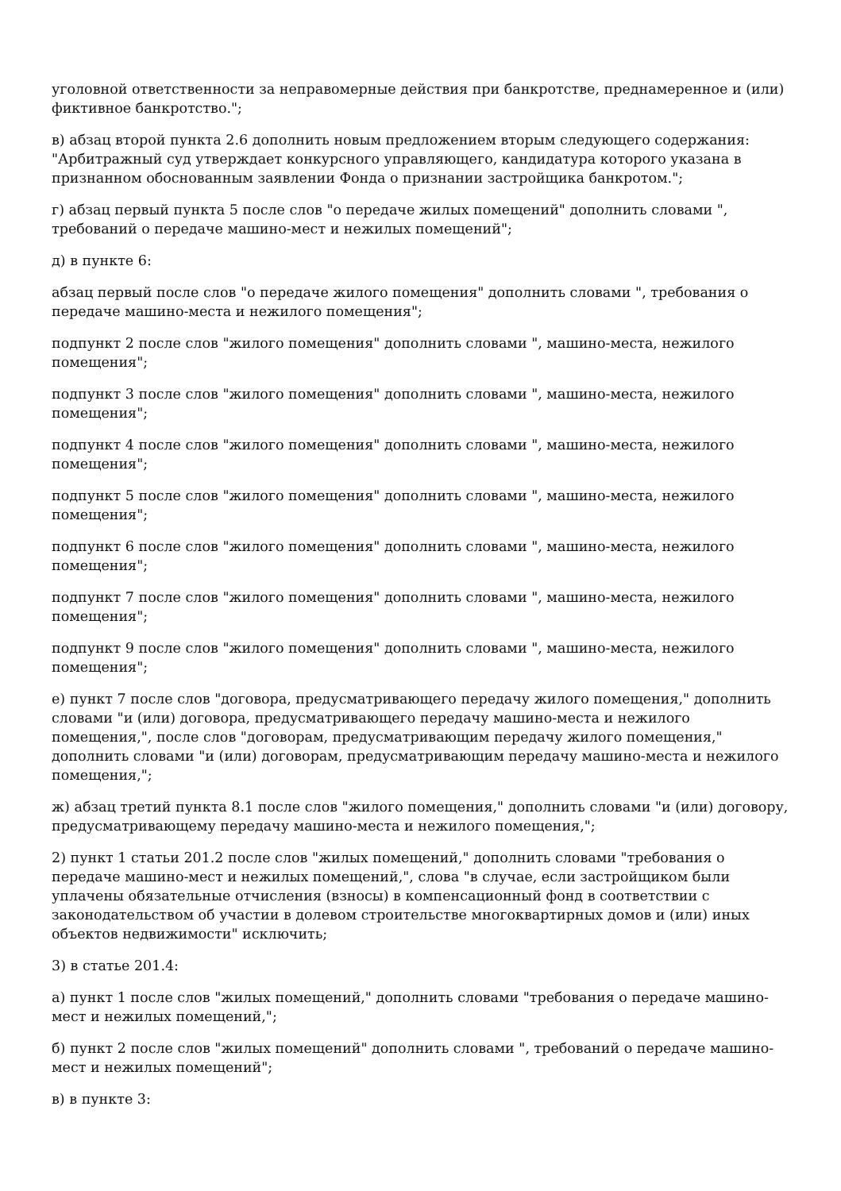уголовной ответственности за неправомерные действия при банкротстве, преднамеренное и (или) фиктивное банкротство.";
в) абзац второй пункта 2.6 дополнить новым предложением вторым следующего содержания: "Арбитражный суд утверждает конкурсного управляющего, кандидатура которого указана в признанном обоснованным заявлении Фонда о признании застройщика банкротом.";
г) абзац первый пункта 5 после слов "о передаче жилых помещений" дополнить словами ", требований о передаче машино-мест и нежилых помещений";
д) в пункте 6:
абзац первый после слов "о передаче жилого помещения" дополнить словами ", требования о передаче машино-места и нежилого помещения";
подпункт 2 после слов "жилого помещения" дополнить словами ", машино-места, нежилого помещения";
подпункт 3 после слов "жилого помещения" дополнить словами ", машино-места, нежилого помещения";
подпункт 4 после слов "жилого помещения" дополнить словами ", машино-места, нежилого помещения";
подпункт 5 после слов "жилого помещения" дополнить словами ", машино-места, нежилого помещения";
подпункт 6 после слов "жилого помещения" дополнить словами ", машино-места, нежилого помещения";
подпункт 7 после слов "жилого помещения" дополнить словами ", машино-места, нежилого помещения";
подпункт 9 после слов "жилого помещения" дополнить словами ", машино-места, нежилого помещения";
е) пункт 7 после слов "договора, предусматривающего передачу жилого помещения," дополнить словами "и (или) договора, предусматривающего передачу машино-места и нежилого помещения,", после слов "договорам, предусматривающим передачу жилого помещения," дополнить словами "и (или) договорам, предусматривающим передачу машино-места и нежилого помещения,";
ж) абзац третий пункта 8.1 после слов "жилого помещения," дополнить словами "и (или) договору, предусматривающему передачу машино-места и нежилого помещения,";
2) пункт 1 статьи 201.2 после слов "жилых помещений," дополнить словами "требования о передаче машино-мест и нежилых помещений,", слова "в случае, если застройщиком были уплачены обязательные отчисления (взносы) в компенсационный фонд в соответствии с законодательством об участии в долевом строительстве многоквартирных домов и (или) иных объектов недвижимости" исключить;
3) в статье 201.4:
а) пункт 1 после слов "жилых помещений," дополнить словами "требования о передаче машино-мест и нежилых помещений,";
б) пункт 2 после слов "жилых помещений" дополнить словами ", требований о передаче машино-мест и нежилых помещений";
в) в пункте 3: